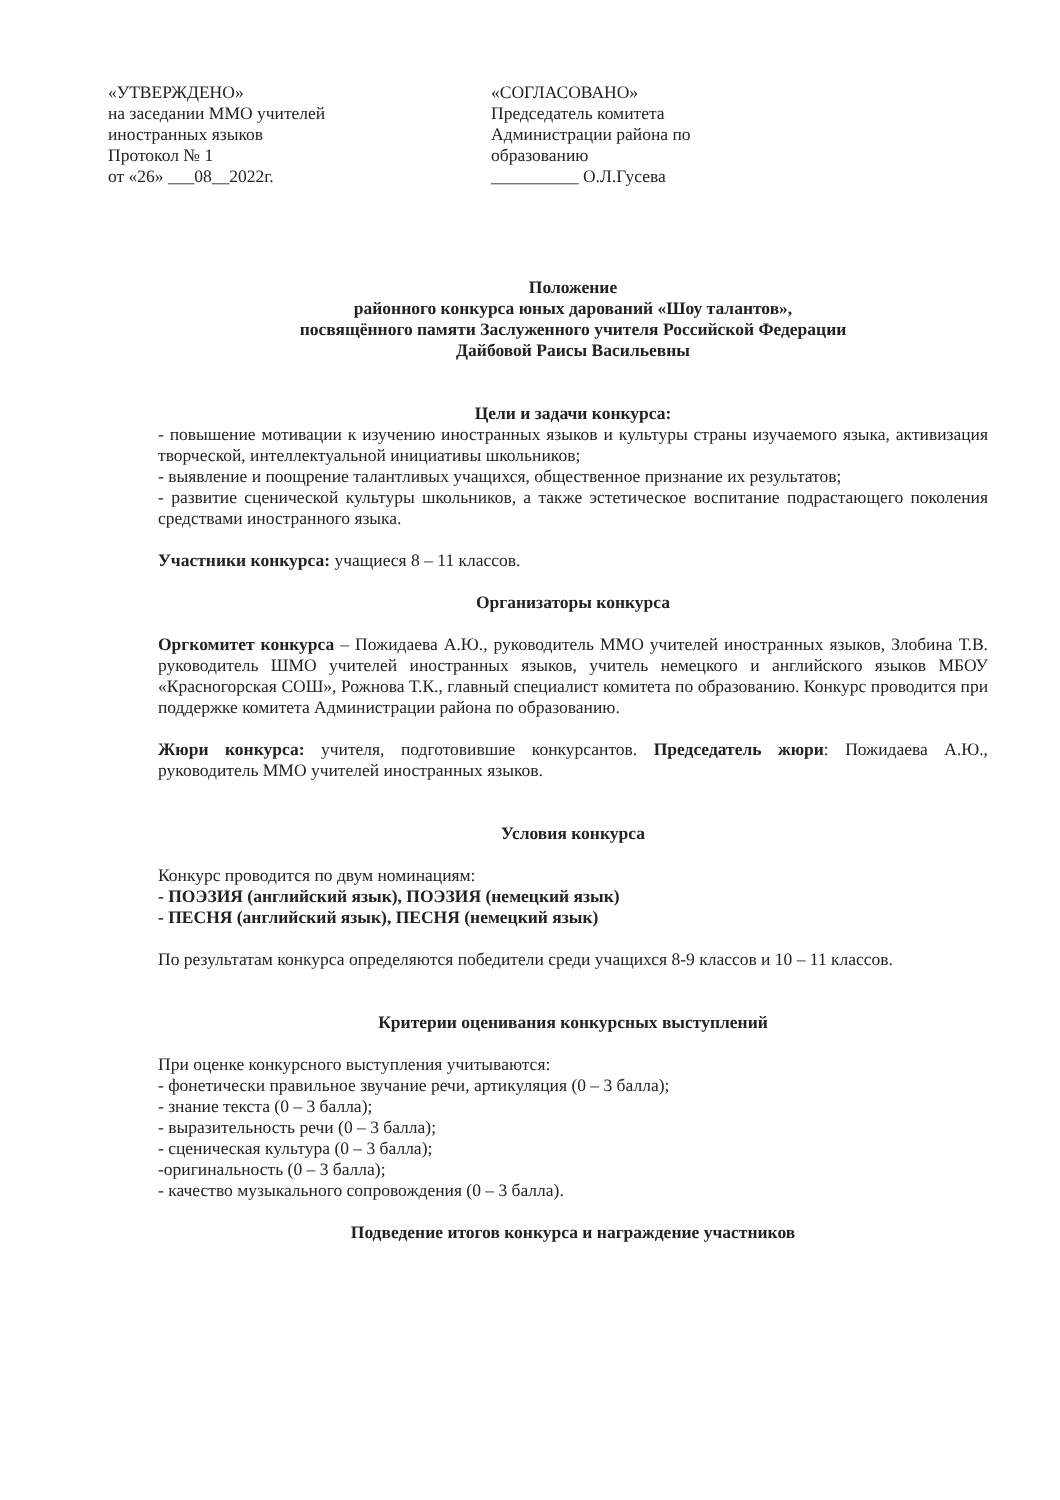«УТВЕРЖДЕНО»
на заседании ММО учителей
иностранных языков
Протокол № 1
от «26» ___08__2022г.
«СОГЛАСОВАНО»
Председатель комитета
Администрации района по
образованию
__________ О.Л.Гусева
Положение
районного конкурса юных дарований «Шоу талантов»,
посвящённого памяти Заслуженного учителя Российской Федерации
Дайбовой Раисы Васильевны
Цели и задачи конкурса:
- повышение мотивации к изучению иностранных языков и культуры страны изучаемого языка, активизация творческой, интеллектуальной инициативы школьников;
- выявление и поощрение талантливых учащихся, общественное признание их результатов;
- развитие сценической культуры школьников, а также эстетическое воспитание подрастающего поколения средствами иностранного языка.
Участники конкурса: учащиеся 8 – 11 классов.
Организаторы конкурса
Оргкомитет конкурса – Пожидаева А.Ю., руководитель ММО учителей иностранных языков, Злобина Т.В. руководитель ШМО учителей иностранных языков, учитель немецкого и английского языков МБОУ «Красногорская СОШ», Рожнова Т.К., главный специалист комитета по образованию. Конкурс проводится при поддержке комитета Администрации района по образованию.
Жюри конкурса: учителя, подготовившие конкурсантов. Председатель жюри: Пожидаева А.Ю., руководитель ММО учителей иностранных языков.
Условия конкурса
Конкурс проводится по двум номинациям:
- ПОЭЗИЯ (английский язык), ПОЭЗИЯ (немецкий язык)
- ПЕСНЯ (английский язык), ПЕСНЯ (немецкий язык)
По результатам конкурса определяются победители среди учащихся 8-9 классов и 10 – 11 классов.
Критерии оценивания конкурсных выступлений
При оценке конкурсного выступления учитываются:
- фонетически правильное звучание речи, артикуляция (0 – 3 балла);
- знание текста (0 – 3 балла);
- выразительность речи (0 – 3 балла);
- сценическая культура (0 – 3 балла);
-оригинальность (0 – 3 балла);
- качество музыкального сопровождения (0 – 3 балла).
Подведение итогов конкурса и награждение участников